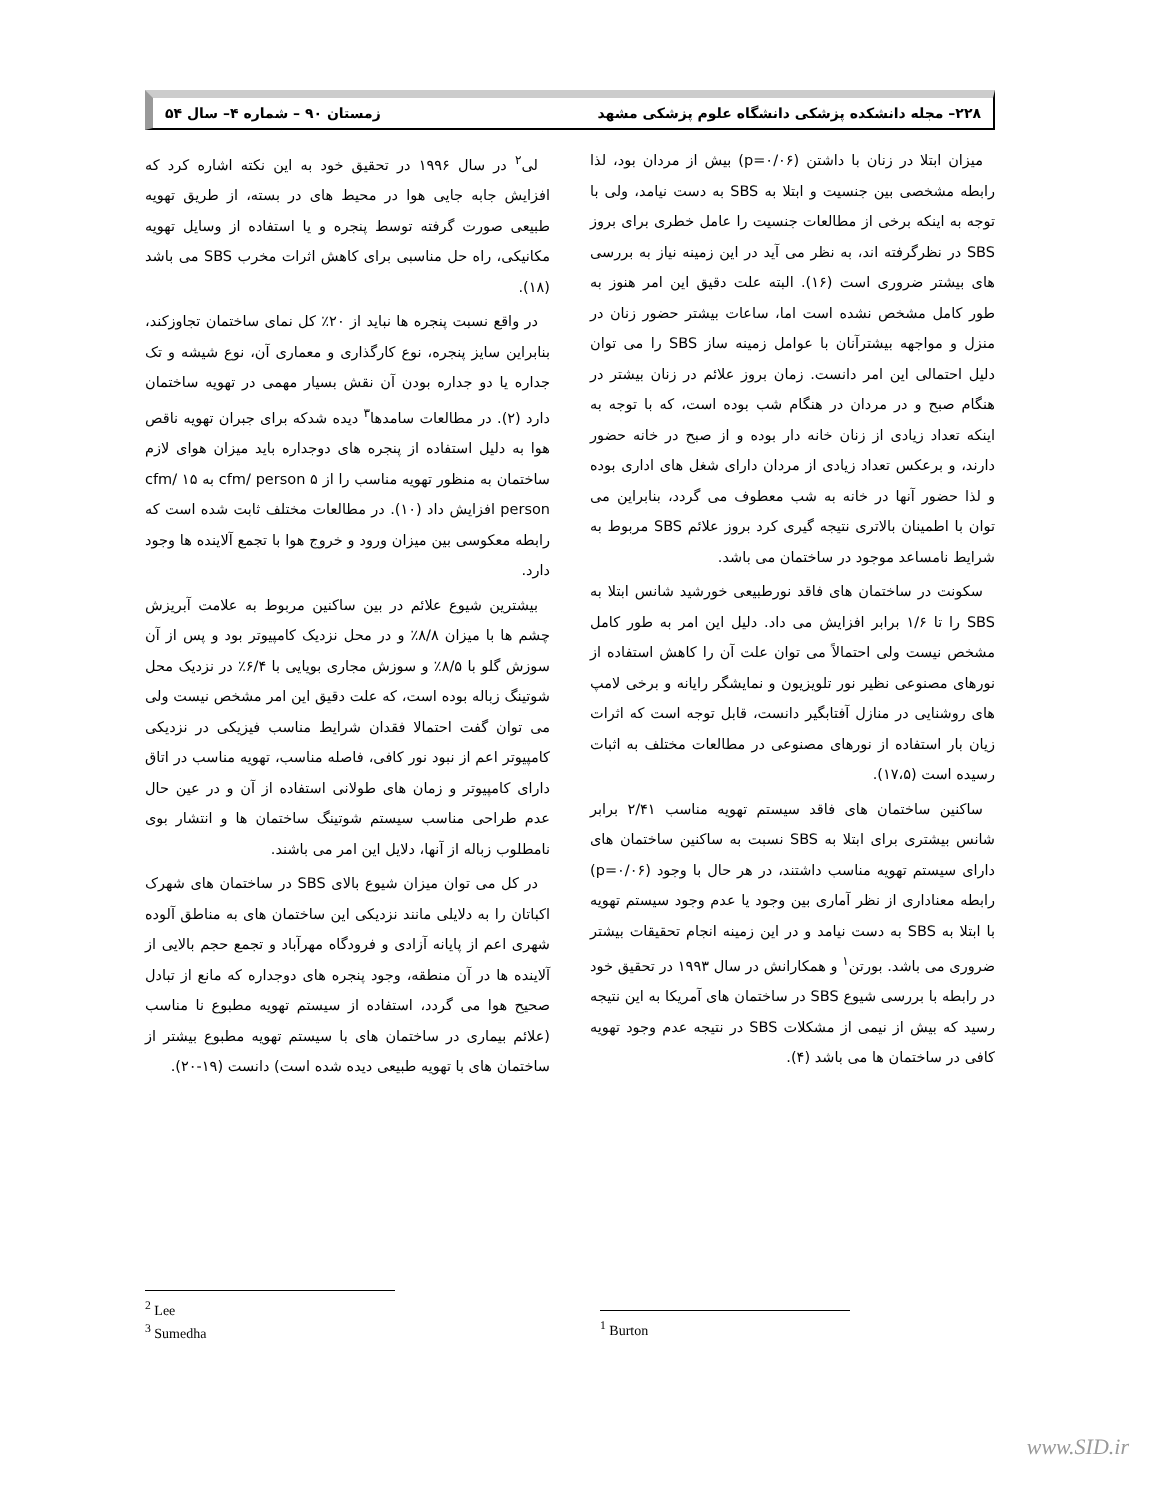۲۲۸– مجله دانشکده پزشکی دانشگاه علوم پزشکی مشهد زمستان ۹۰ – شماره ۴– سال ۵۴
میزان ابتلا در زنان با داشتن (p=۰/۰۶) بیش از مردان بود، لذا رابطه مشخصی بین جنسیت و ابتلا به SBS به دست نیامد، ولی با توجه به اینکه برخی از مطالعات جنسیت را عامل خطری برای بروز SBS در نظرگرفته اند، به نظر می آید در این زمینه نیاز به بررسی های بیشتر ضروری است (۱۶). البته علت دقیق این امر هنوز به طور کامل مشخص نشده است اما، ساعات بیشتر حضور زنان در منزل و مواجهه بیشترآنان با عوامل زمینه ساز SBS را می توان دلیل احتمالی این امر دانست. زمان بروز علائم در زنان بیشتر در هنگام صبح و در مردان در هنگام شب بوده است، که با توجه به اینکه تعداد زیادی از زنان خانه دار بوده و از صبح در خانه حضور دارند، و برعکس تعداد زیادی از مردان دارای شغل های اداری بوده و لذا حضور آنها در خانه به شب معطوف می گردد، بنابراین می توان با اطمینان بالاتری نتیجه گیری کرد بروز علائم SBS مربوط به شرایط نامساعد موجود در ساختمان می باشد.
سکونت در ساختمان های فاقد نورطبیعی خورشید شانس ابتلا به SBS را تا ۱/۶ برابر افزایش می داد. دلیل این امر به طور کامل مشخص نیست ولی احتمالاً می توان علت آن را کاهش استفاده از نورهای مصنوعی نظیر نور تلویزیون و نمایشگر رایانه و برخی لامپ های روشنایی در منازل آفتابگیر دانست، قابل توجه است که اثرات زیان بار استفاده از نورهای مصنوعی در مطالعات مختلف به اثبات رسیده است (۱۷،۵).
ساکنین ساختمان های فاقد سیستم تهویه مناسب ۲/۴۱ برابر شانس بیشتری برای ابتلا به SBS نسبت به ساکنین ساختمان های دارای سیستم تهویه مناسب داشتند، در هر حال با وجود (p=۰/۰۶) رابطه معناداری از نظر آماری بین وجود یا عدم وجود سیستم تهویه با ابتلا به SBS به دست نیامد و در این زمینه انجام تحقیقات بیشتر ضروری می باشد. بورتن<sup>۱</sup> و همکارانش در سال ۱۹۹۳ در تحقیق خود در رابطه با بررسی شیوع SBS در ساختمان های آمریکا به این نتیجه رسید که بیش از نیمی از مشکلات SBS در نتیجه عدم وجود تهویه کافی در ساختمان ها می باشد (۴).
لی<sup>۲</sup> در سال ۱۹۹۶ در تحقیق خود به این نکته اشاره کرد که افزایش جابه جایی هوا در محیط های در بسته، از طریق تهویه طبیعی صورت گرفته توسط پنجره و یا استفاده از وسایل تهویه مکانیکی، راه حل مناسبی برای کاهش اثرات مخرب SBS می باشد (۱۸).
در واقع نسبت پنجره ها نباید از ۲۰٪ کل نمای ساختمان تجاوزکند، بنابراین سایز پنجره، نوع کارگذاری و معماری آن، نوع شیشه و تک جداره یا دو جداره بودن آن نقش بسیار مهمی در تهویه ساختمان دارد (۲). در مطالعات سامدها<sup>۳</sup> دیده شدکه برای جبران تهویه ناقص هوا به دلیل استفاده از پنجره های دوجداره باید میزان هوای لازم ساختمان به منظور تهویه مناسب را از ۵ cfm/ person به ۱۵ cfm/ person افزایش داد (۱۰). در مطالعات مختلف ثابت شده است که رابطه معکوسی بین میزان ورود و خروج هوا با تجمع آلاینده ها وجود دارد.
بیشترین شیوع علائم در بین ساکنین مربوط به علامت آبریزش چشم ها با میزان ۸/۸٪ و در محل نزدیک کامپیوتر بود و پس از آن سوزش گلو با ۸/۵٪ و سوزش مجاری بویایی با ۶/۴٪ در نزدیک محل شوتینگ زباله بوده است، که علت دقیق این امر مشخص نیست ولی می توان گفت احتمالا فقدان شرایط مناسب فیزیکی در نزدیکی کامپیوتر اعم از نبود نور کافی، فاصله مناسب، تهویه مناسب در اتاق دارای کامپیوتر و زمان های طولانی استفاده از آن و در عین حال عدم طراحی مناسب سیستم شوتینگ ساختمان ها و انتشار بوی نامطلوب زباله از آنها، دلایل این امر می باشند.
در کل می توان میزان شیوع بالای SBS در ساختمان های شهرک اکباتان را به دلایلی مانند نزدیکی این ساختمان های به مناطق آلوده شهری اعم از پایانه آزادی و فرودگاه مهرآباد و تجمع حجم بالایی از آلاینده ها در آن منطقه، وجود پنجره های دوجداره که مانع از تبادل صحیح هوا می گردد، استفاده از سیستم تهویه مطبوع نا مناسب (علائم بیماری در ساختمان های با سیستم تهویه مطبوع بیشتر از ساختمان های با تهویه طبیعی دیده شده است) دانست (۱۹-۲۰).
<sup>2</sup> Lee
<sup>3</sup> Sumedha
<sup>1</sup> Burton
www.SID.ir